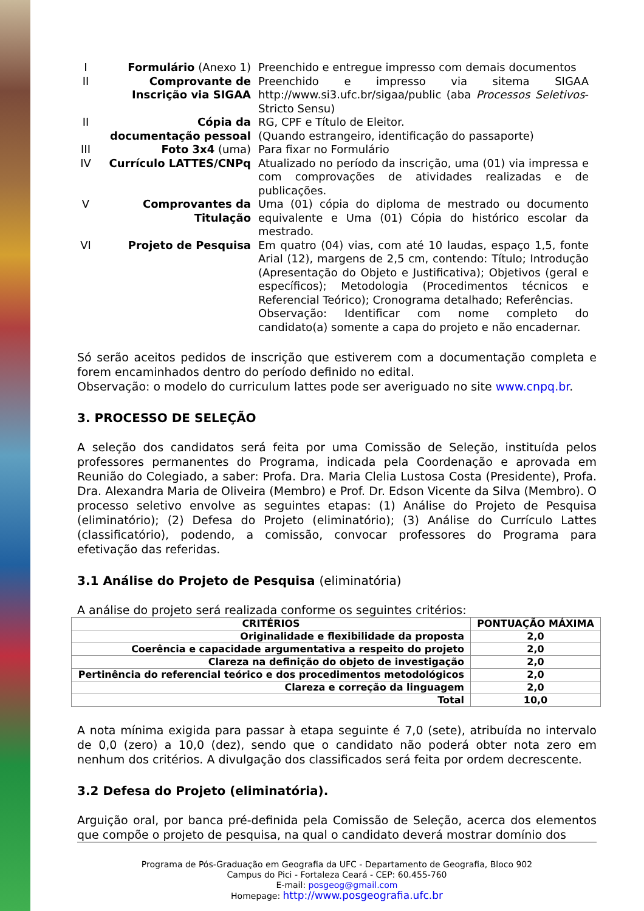| I | Formulário (Anexo 1) | Preenchido e entregue impresso com demais documentos |
| II | Comprovante de Inscrição via SIGAA | Preenchido e impresso via sitema SIGAA http://www.si3.ufc.br/sigaa/public (aba Processos Seletivos -Stricto Sensu) |
| II | Cópia da documentação pessoal | RG, CPF e Título de Eleitor. (Quando estrangeiro, identificação do passaporte) |
| III | Foto 3x4 (uma) | Para fixar no Formulário |
| IV | Currículo LATTES/CNPq | Atualizado no período da inscrição, uma (01) via impressa e com comprovações de atividades realizadas e de publicações. |
| V | Comprovantes da Titulação | Uma (01) cópia do diploma de mestrado ou documento equivalente e Uma (01) Cópia do histórico escolar da mestrado. |
| VI | Projeto de Pesquisa | Em quatro (04) vias, com até 10 laudas, espaço 1,5, fonte Arial (12), margens de 2,5 cm, contendo: Título; Introdução (Apresentação do Objeto e Justificativa); Objetivos (geral e específicos); Metodologia (Procedimentos técnicos e Referencial Teórico); Cronograma detalhado; Referências. Observação: Identificar com nome completo do candidato(a) somente a capa do projeto e não encadernar. |
Só serão aceitos pedidos de inscrição que estiverem com a documentação completa e forem encaminhados dentro do período definido no edital.
Observação: o modelo do curriculum lattes pode ser averiguado no site www.cnpq.br.
3. PROCESSO DE SELEÇÃO
A seleção dos candidatos será feita por uma Comissão de Seleção, instituída pelos professores permanentes do Programa, indicada pela Coordenação e aprovada em Reunião do Colegiado, a saber: Profa. Dra. Maria Clelia Lustosa Costa (Presidente), Profa. Dra. Alexandra Maria de Oliveira (Membro) e Prof. Dr. Edson Vicente da Silva (Membro). O processo seletivo envolve as seguintes etapas: (1) Análise do Projeto de Pesquisa (eliminatório); (2) Defesa do Projeto (eliminatório); (3) Análise do Currículo Lattes (classificatório), podendo, a comissão, convocar professores do Programa para efetivação das referidas.
3.1 Análise do Projeto de Pesquisa (eliminatória)
A análise do projeto será realizada conforme os seguintes critérios:
| CRITÉRIOS | PONTUAÇÃO MÁXIMA |
| --- | --- |
| Originalidade e flexibilidade da proposta | 2,0 |
| Coerência e capacidade argumentativa a respeito do projeto | 2,0 |
| Clareza na definição do objeto de investigação | 2,0 |
| Pertinência do referencial teórico e dos procedimentos metodológicos | 2,0 |
| Clareza e correção da linguagem | 2,0 |
| Total | 10,0 |
A nota mínima exigida para passar à etapa seguinte é 7,0 (sete), atribuída no intervalo de 0,0 (zero) a 10,0 (dez), sendo que o candidato não poderá obter nota zero em nenhum dos critérios. A divulgação dos classificados será feita por ordem decrescente.
3.2 Defesa do Projeto (eliminatória).
Arguição oral, por banca pré-definida pela Comissão de Seleção, acerca dos elementos que compõe o projeto de pesquisa, na qual o candidato deverá mostrar domínio dos
Programa de Pós-Graduação em Geografia da UFC - Departamento de Geografia, Bloco 902
Campus do Pici - Fortaleza Ceará - CEP: 60.455-760
E-mail: posgeog@gmail.com
Homepage: http://www.posgeografia.ufc.br